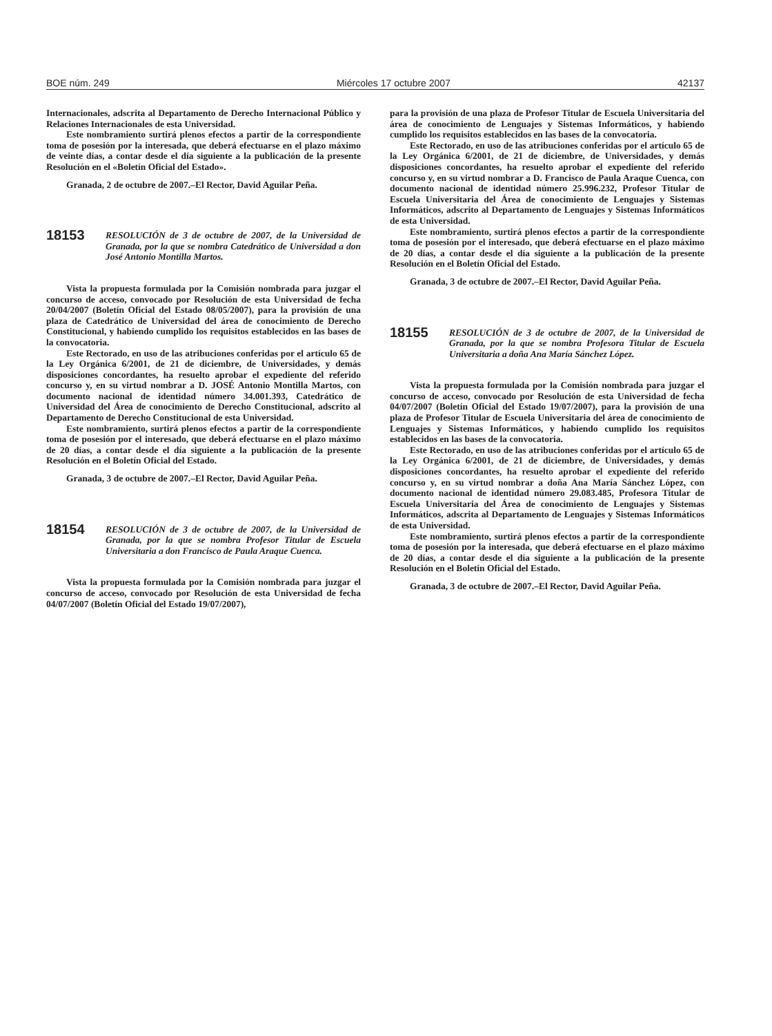BOE núm. 249 Miércoles 17 octubre 2007 42137
Internacionales, adscrita al Departamento de Derecho Internacional Público y Relaciones Internacionales de esta Universidad.
Este nombramiento surtirá plenos efectos a partir de la correspondiente toma de posesión por la interesada, que deberá efectuarse en el plazo máximo de veinte días, a contar desde el día siguiente a la publicación de la presente Resolución en el «Boletín Oficial del Estado».
Granada, 2 de octubre de 2007.–El Rector, David Aguilar Peña.
18153
RESOLUCIÓN de 3 de octubre de 2007, de la Universidad de Granada, por la que se nombra Catedrático de Universidad a don José Antonio Montilla Martos.
Vista la propuesta formulada por la Comisión nombrada para juzgar el concurso de acceso, convocado por Resolución de esta Universidad de fecha 20/04/2007 (Boletín Oficial del Estado 08/05/2007), para la provisión de una plaza de Catedrático de Universidad del área de conocimiento de Derecho Constitucional, y habiendo cumplido los requisitos establecidos en las bases de la convocatoria.
Este Rectorado, en uso de las atribuciones conferidas por el artículo 65 de la Ley Orgánica 6/2001, de 21 de diciembre, de Universidades, y demás disposiciones concordantes, ha resuelto aprobar el expediente del referido concurso y, en su virtud nombrar a D. JOSÉ Antonio Montilla Martos, con documento nacional de identidad número 34.001.393, Catedrático de Universidad del Área de conocimiento de Derecho Constitucional, adscrito al Departamento de Derecho Constitucional de esta Universidad.
Este nombramiento, surtirá plenos efectos a partir de la correspondiente toma de posesión por el interesado, que deberá efectuarse en el plazo máximo de 20 días, a contar desde el día siguiente a la publicación de la presente Resolución en el Boletín Oficial del Estado.
Granada, 3 de octubre de 2007.–El Rector, David Aguilar Peña.
18154
RESOLUCIÓN de 3 de octubre de 2007, de la Universidad de Granada, por la que se nombra Profesor Titular de Escuela Universitaria a don Francisco de Paula Araque Cuenca.
Vista la propuesta formulada por la Comisión nombrada para juzgar el concurso de acceso, convocado por Resolución de esta Universidad de fecha 04/07/2007 (Boletín Oficial del Estado 19/07/2007),
para la provisión de una plaza de Profesor Titular de Escuela Universitaria del área de conocimiento de Lenguajes y Sistemas Informáticos, y habiendo cumplido los requisitos establecidos en las bases de la convocatoria.
Este Rectorado, en uso de las atribuciones conferidas por el artículo 65 de la Ley Orgánica 6/2001, de 21 de diciembre, de Universidades, y demás disposiciones concordantes, ha resuelto aprobar el expediente del referido concurso y, en su virtud nombrar a D. Francisco de Paula Araque Cuenca, con documento nacional de identidad número 25.996.232, Profesor Titular de Escuela Universitaria del Área de conocimiento de Lenguajes y Sistemas Informáticos, adscrito al Departamento de Lenguajes y Sistemas Informáticos de esta Universidad.
Este nombramiento, surtirá plenos efectos a partir de la correspondiente toma de posesión por el interesado, que deberá efectuarse en el plazo máximo de 20 días, a contar desde el día siguiente a la publicación de la presente Resolución en el Boletín Oficial del Estado.
Granada, 3 de octubre de 2007.–El Rector, David Aguilar Peña.
18155
RESOLUCIÓN de 3 de octubre de 2007, de la Universidad de Granada, por la que se nombra Profesora Titular de Escuela Universitaria a doña Ana María Sánchez López.
Vista la propuesta formulada por la Comisión nombrada para juzgar el concurso de acceso, convocado por Resolución de esta Universidad de fecha 04/07/2007 (Boletín Oficial del Estado 19/07/2007), para la provisión de una plaza de Profesor Titular de Escuela Universitaria del área de conocimiento de Lenguajes y Sistemas Informáticos, y habiendo cumplido los requisitos establecidos en las bases de la convocatoria.
Este Rectorado, en uso de las atribuciones conferidas por el artículo 65 de la Ley Orgánica 6/2001, de 21 de diciembre, de Universidades, y demás disposiciones concordantes, ha resuelto aprobar el expediente del referido concurso y, en su virtud nombrar a doña Ana María Sánchez López, con documento nacional de identidad número 29.083.485, Profesora Titular de Escuela Universitaria del Área de conocimiento de Lenguajes y Sistemas Informáticos, adscrita al Departamento de Lenguajes y Sistemas Informáticos de esta Universidad.
Este nombramiento, surtirá plenos efectos a partir de la correspondiente toma de posesión por la interesada, que deberá efectuarse en el plazo máximo de 20 días, a contar desde el día siguiente a la publicación de la presente Resolución en el Boletín Oficial del Estado.
Granada, 3 de octubre de 2007.–El Rector, David Aguilar Peña.